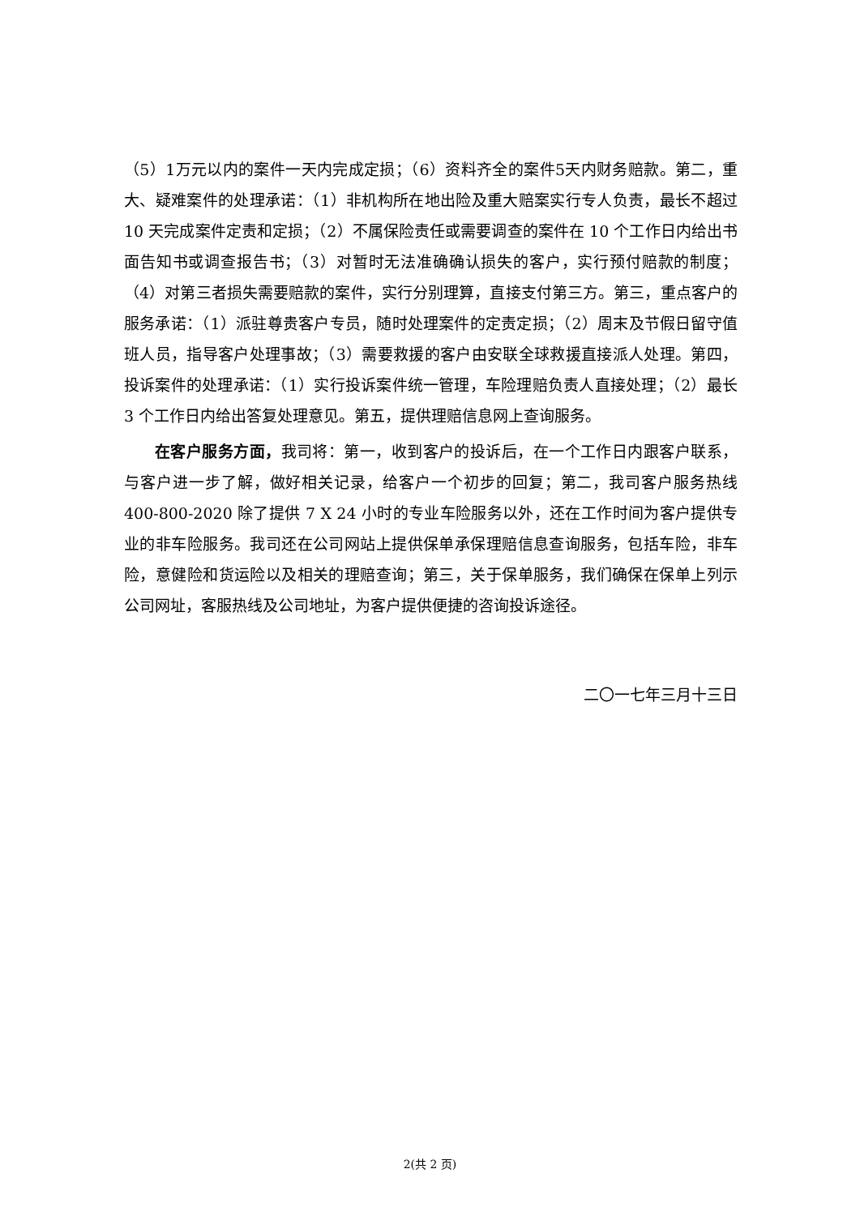（5）1万元以内的案件一天内完成定损；（6）资料齐全的案件5天内财务赔款。第二，重大、疑难案件的处理承诺：（1）非机构所在地出险及重大赔案实行专人负责，最长不超过 10 天完成案件定责和定损；（2）不属保险责任或需要调查的案件在 10 个工作日内给出书面告知书或调查报告书；（3）对暂时无法准确确认损失的客户，实行预付赔款的制度；（4）对第三者损失需要赔款的案件，实行分别理算，直接支付第三方。第三，重点客户的服务承诺：（1）派驻尊贵客户专员，随时处理案件的定责定损；（2）周末及节假日留守值班人员，指导客户处理事故；（3）需要救援的客户由安联全球救援直接派人处理。第四，投诉案件的处理承诺：（1）实行投诉案件统一管理，车险理赔负责人直接处理；（2）最长 3 个工作日内给出答复处理意见。第五，提供理赔信息网上查询服务。
在客户服务方面，我司将：第一，收到客户的投诉后，在一个工作日内跟客户联系，与客户进一步了解，做好相关记录，给客户一个初步的回复；第二，我司客户服务热线 400-800-2020 除了提供 7 X 24 小时的专业车险服务以外，还在工作时间为客户提供专业的非车险服务。我司还在公司网站上提供保单承保理赔信息查询服务，包括车险，非车险，意健险和货运险以及相关的理赔查询；第三，关于保单服务，我们确保在保单上列示公司网址，客服热线及公司地址，为客户提供便捷的咨询投诉途径。
二〇一七年三月十三日
2(共 2 页)